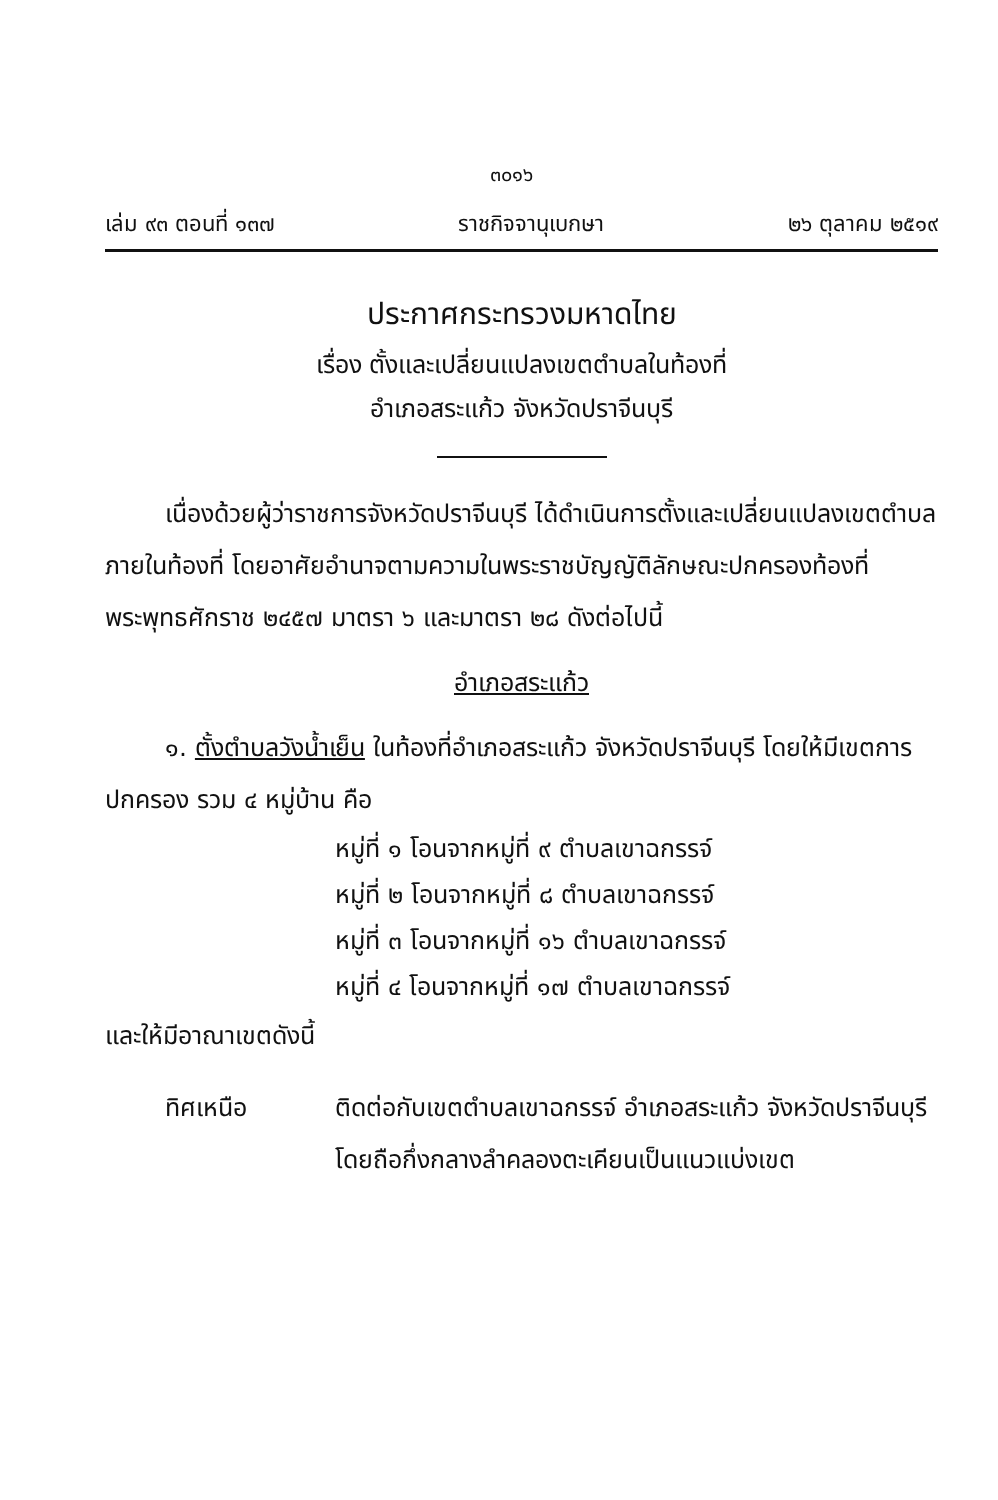๓๐๑๖
เล่ม ๙๓ ตอนที่ ๑๓๗ ราชกิจจานุเบกษา ๒๖ ตุลาคม ๒๕๑๙
ประกาศกระทรวงมหาดไทย
เรื่อง ตั้งและเปลี่ยนแปลงเขตตำบลในท้องที่
อำเภอสระแก้ว จังหวัดปราจีนบุรี
เนื่องด้วยผู้ว่าราชการจังหวัดปราจีนบุรี ได้ดำเนินการตั้งและเปลี่ยนแปลงเขตตำบลภายในท้องที่ โดยอาศัยอำนาจตามความในพระราชบัญญัติลักษณะปกครองท้องที่ พระพุทธศักราช ๒๔๕๗ มาตรา ๖ และมาตรา ๒๘ ดังต่อไปนี้
อำเภอสระแก้ว
๑. ตั้งตำบลวังน้ำเย็น ในท้องที่อำเภอสระแก้ว จังหวัดปราจีนบุรี โดยให้มีเขตการปกครอง รวม ๔ หมู่บ้าน คือ
หมู่ที่ ๑ โอนจากหมู่ที่ ๙ ตำบลเขาฉกรรจ์
หมู่ที่ ๒ โอนจากหมู่ที่ ๘ ตำบลเขาฉกรรจ์
หมู่ที่ ๓ โอนจากหมู่ที่ ๑๖ ตำบลเขาฉกรรจ์
หมู่ที่ ๔ โอนจากหมู่ที่ ๑๗ ตำบลเขาฉกรรจ์
และให้มีอาณาเขตดังนี้
ทิศเหนือ ติดต่อกับเขตตำบลเขาฉกรรจ์ อำเภอสระแก้ว จังหวัดปราจีนบุรี โดยถือกึ่งกลางลำคลองตะเคียนเป็นแนวแบ่งเขต